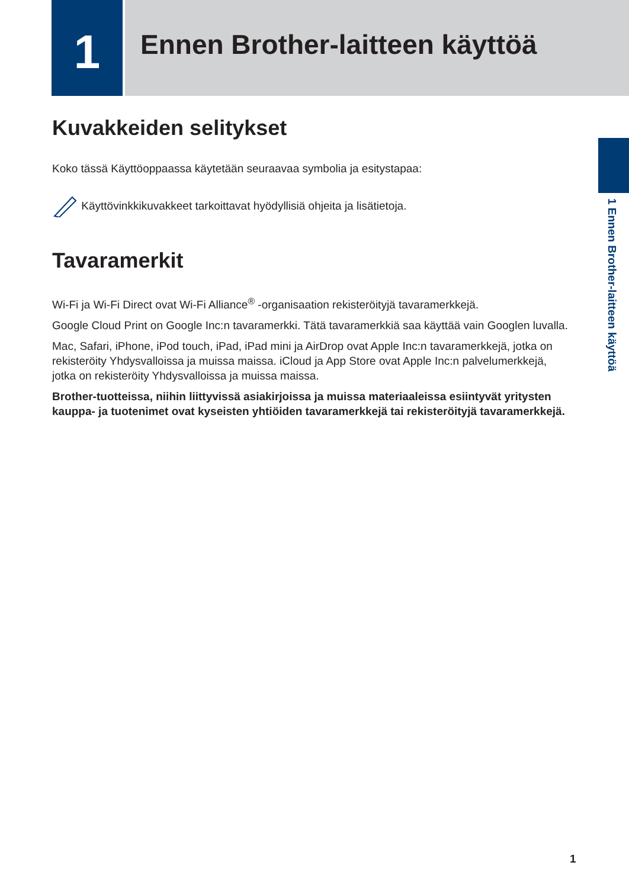1
Ennen Brother-laitteen käyttöä
1 Ennen Brother-laitteen käyttöä
Kuvakkeiden selitykset
Koko tässä Käyttöoppaassa käytetään seuraavaa symbolia ja esitystapaa:
Käyttövinkkikuvakkeet tarkoittavat hyödyllisiä ohjeita ja lisätietoja.
Tavaramerkit
Wi-Fi ja Wi-Fi Direct ovat Wi-Fi Alliance<sup>®</sup> -organisaation rekisteröityjä tavaramerkkejä.
Google Cloud Print on Google Inc:n tavaramerkki. Tätä tavaramerkkiä saa käyttää vain Googlen luvalla.
Mac, Safari, iPhone, iPod touch, iPad, iPad mini ja AirDrop ovat Apple Inc:n tavaramerkkejä, jotka on rekisteröity Yhdysvalloissa ja muissa maissa. iCloud ja App Store ovat Apple Inc:n palvelumerkkejä, jotka on rekisteröity Yhdysvalloissa ja muissa maissa.
Brother-tuotteissa, niihin liittyvissä asiakirjoissa ja muissa materiaaleissa esiintyvät yritysten kauppa- ja tuotenimet ovat kyseisten yhtiöiden tavaramerkkejä tai rekisteröityjä tavaramerkkejä.
1